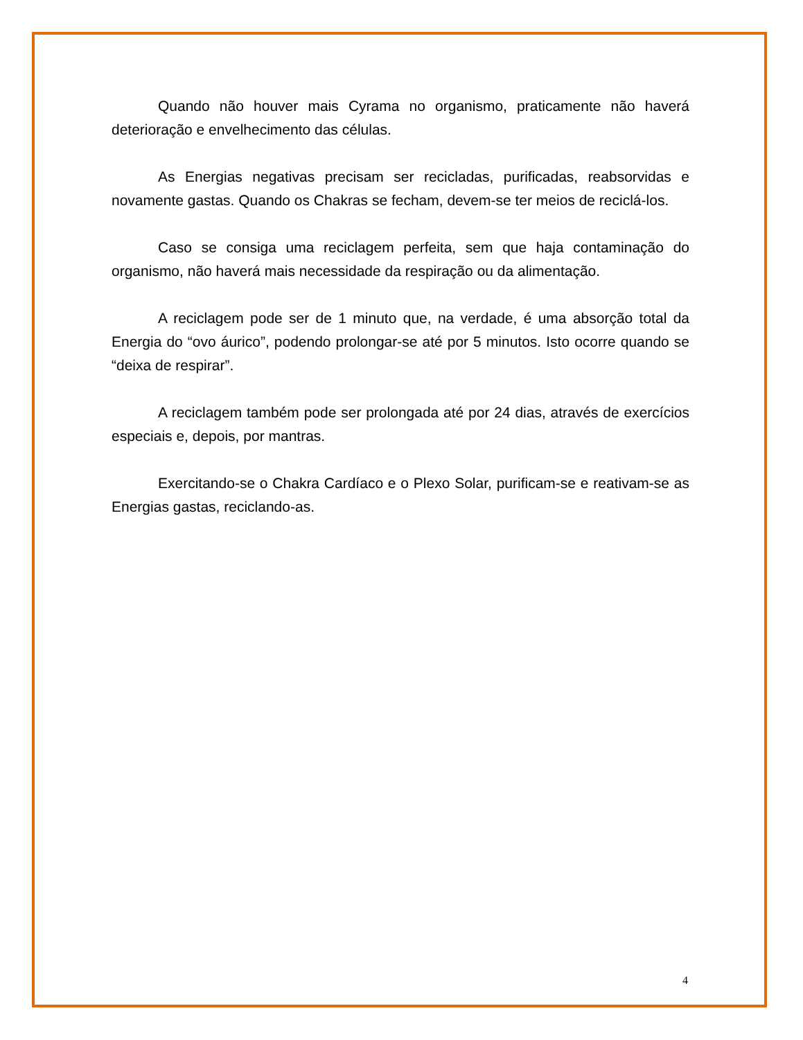Quando não houver mais Cyrama no organismo, praticamente não haverá deterioração e envelhecimento das células.
As Energias negativas precisam ser recicladas, purificadas, reabsorvidas e novamente gastas. Quando os Chakras se fecham, devem-se ter meios de reciclá-los.
Caso se consiga uma reciclagem perfeita, sem que haja contaminação do organismo, não haverá mais necessidade da respiração ou da alimentação.
A reciclagem pode ser de 1 minuto que, na verdade, é uma absorção total da Energia do “ovo áurico”, podendo prolongar-se até por 5 minutos. Isto ocorre quando se “deixa de respirar”.
A reciclagem também pode ser prolongada até por 24 dias, através de exercícios especiais e, depois, por mantras.
Exercitando-se o Chakra Cardíaco e o Plexo Solar, purificam-se e reativam-se as Energias gastas, reciclando-as.
4